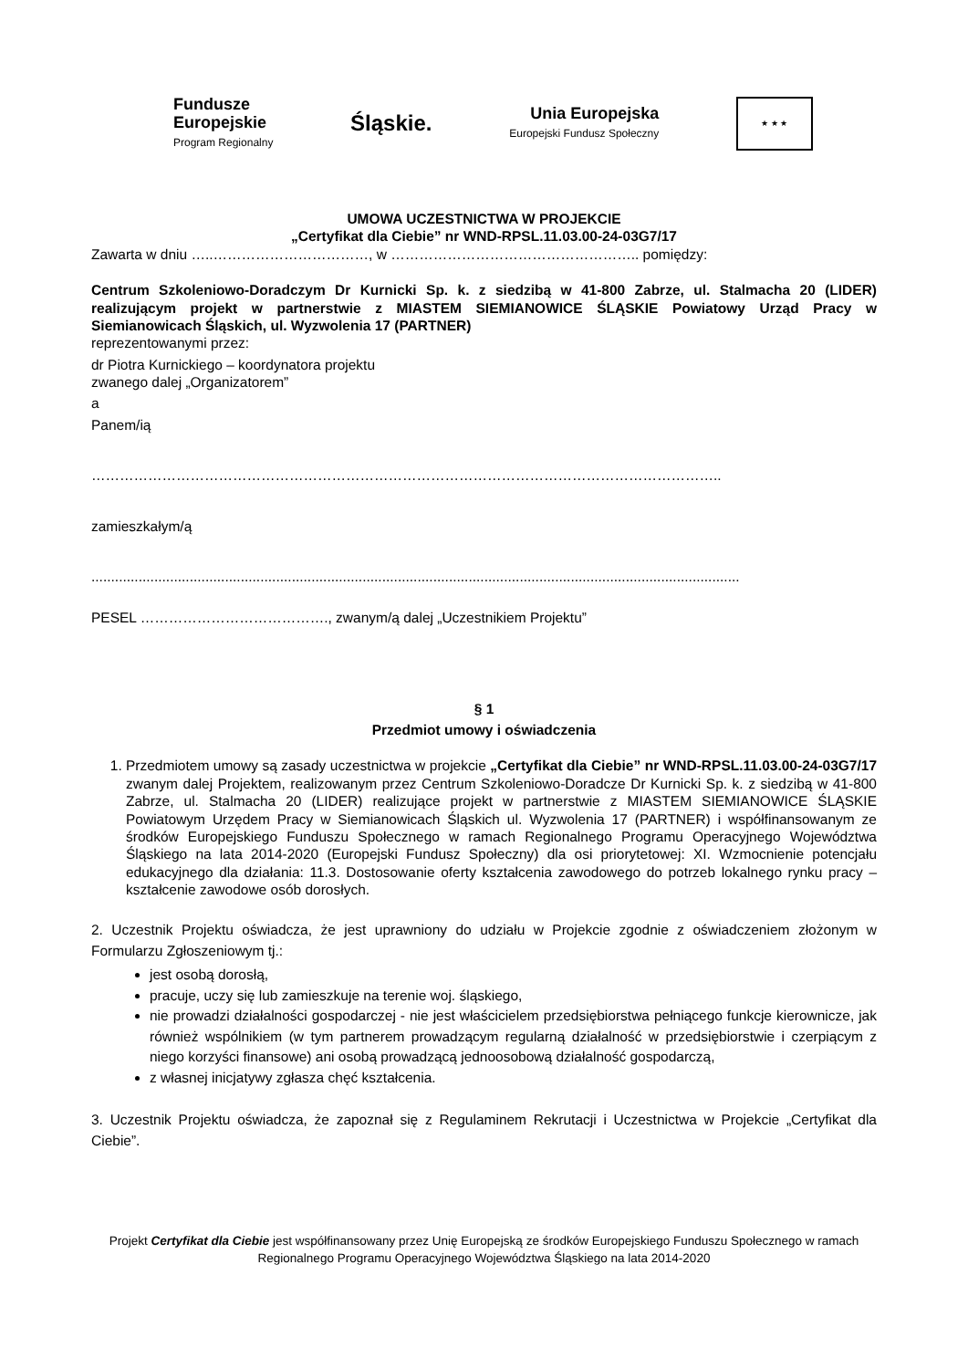Fundusze
Europejskie
Program Regionalny
Śląskie.
Unia Europejska
Europejski Fundusz Społeczny
★ ★ ★
UMOWA UCZESTNICTWA W PROJEKCIE
„Certyfikat dla Ciebie” nr WND-RPSL.11.03.00-24-03G7/17
Zawarta w dniu …..……………………………, w …………………………………………….. pomiędzy:
Centrum Szkoleniowo-Doradczym Dr Kurnicki Sp. k. z siedzibą w 41-800 Zabrze, ul. Stalmacha 20 (LIDER) realizującym projekt w partnerstwie z MIASTEM SIEMIANOWICE ŚLĄSKIE Powiatowy Urząd Pracy w Siemianowicach Śląskich, ul. Wyzwolenia 17 (PARTNER)
reprezentowanymi przez:
dr Piotra Kurnickiego – koordynatora projektu
zwanego dalej „Organizatorem”
a
Panem/ią
……………………………………………………………………………………………………………………..
zamieszkałym/ą
.....................................................................................................................................................................
PESEL …………………………………., zwanym/ą dalej „Uczestnikiem Projektu”
§ 1
Przedmiot umowy i oświadczenia
1. Przedmiotem umowy są zasady uczestnictwa w projekcie „Certyfikat dla Ciebie” nr WND-RPSL.11.03.00-24-03G7/17 zwanym dalej Projektem, realizowanym przez Centrum Szkoleniowo-Doradcze Dr Kurnicki Sp. k. z siedzibą w 41-800 Zabrze, ul. Stalmacha 20 (LIDER) realizujące projekt w partnerstwie z MIASTEM SIEMIANOWICE ŚLĄSKIE Powiatowym Urzędem Pracy w Siemianowicach Śląskich ul. Wyzwolenia 17 (PARTNER) i współfinansowanym ze środków Europejskiego Funduszu Społecznego w ramach Regionalnego Programu Operacyjnego Województwa Śląskiego na lata 2014-2020 (Europejski Fundusz Społeczny) dla osi priorytetowej: XI. Wzmocnienie potencjału edukacyjnego dla działania: 11.3. Dostosowanie oferty kształcenia zawodowego do potrzeb lokalnego rynku pracy – kształcenie zawodowe osób dorosłych.
2. Uczestnik Projektu oświadcza, że jest uprawniony do udziału w Projekcie zgodnie z oświadczeniem złożonym w Formularzu Zgłoszeniowym tj.:
jest osobą dorosłą,
pracuje, uczy się lub zamieszkuje na terenie woj. śląskiego,
nie prowadzi działalności gospodarczej - nie jest właścicielem przedsiębiorstwa pełniącego funkcje kierownicze, jak również wspólnikiem (w tym partnerem prowadzącym regularną działalność w przedsiębiorstwie i czerpiącym z niego korzyści finansowe) ani osobą prowadzącą jednoosobową działalność gospodarczą,
z własnej inicjatywy zgłasza chęć kształcenia.
3. Uczestnik Projektu oświadcza, że zapoznał się z Regulaminem Rekrutacji i Uczestnictwa w Projekcie „Certyfikat dla Ciebie”.
Projekt Certyfikat dla Ciebie jest współfinansowany przez Unię Europejską ze środków Europejskiego Funduszu Społecznego w ramach Regionalnego Programu Operacyjnego Województwa Śląskiego na lata 2014-2020